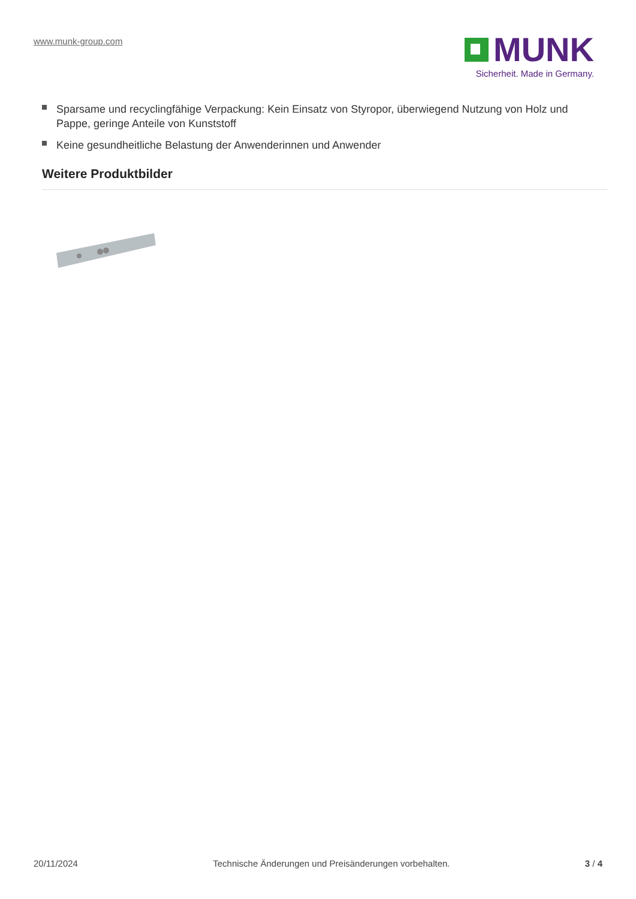www.munk-group.com
MUNK
Sicherheit. Made in Germany.
Sparsame und recyclingfähige Verpackung: Kein Einsatz von Styropor, überwiegend Nutzung von Holz und Pappe, geringe Anteile von Kunststoff
Keine gesundheitliche Belastung der Anwenderinnen und Anwender
Weitere Produktbilder
20/11/2024 Technische Änderungen und Preisänderungen vorbehalten. 3 / 4